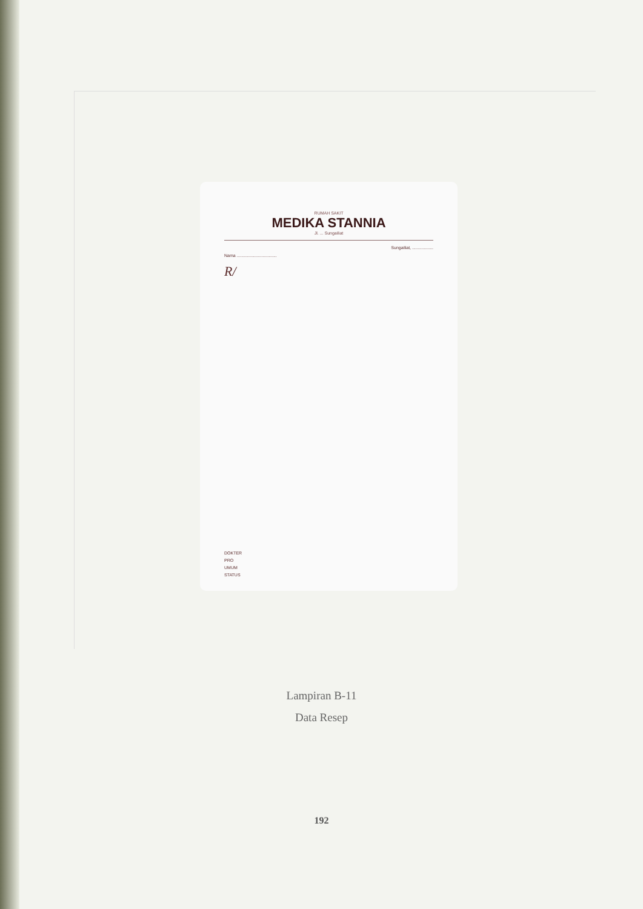RUMAH SAKIT
MEDIKA STANNIA
Jl. ... Sungailiat
Sungailiat, ..................
Nama ..................................
R/
DOKTER
PRO
UMUM
STATUS
Lampiran B-11
Data Resep
192